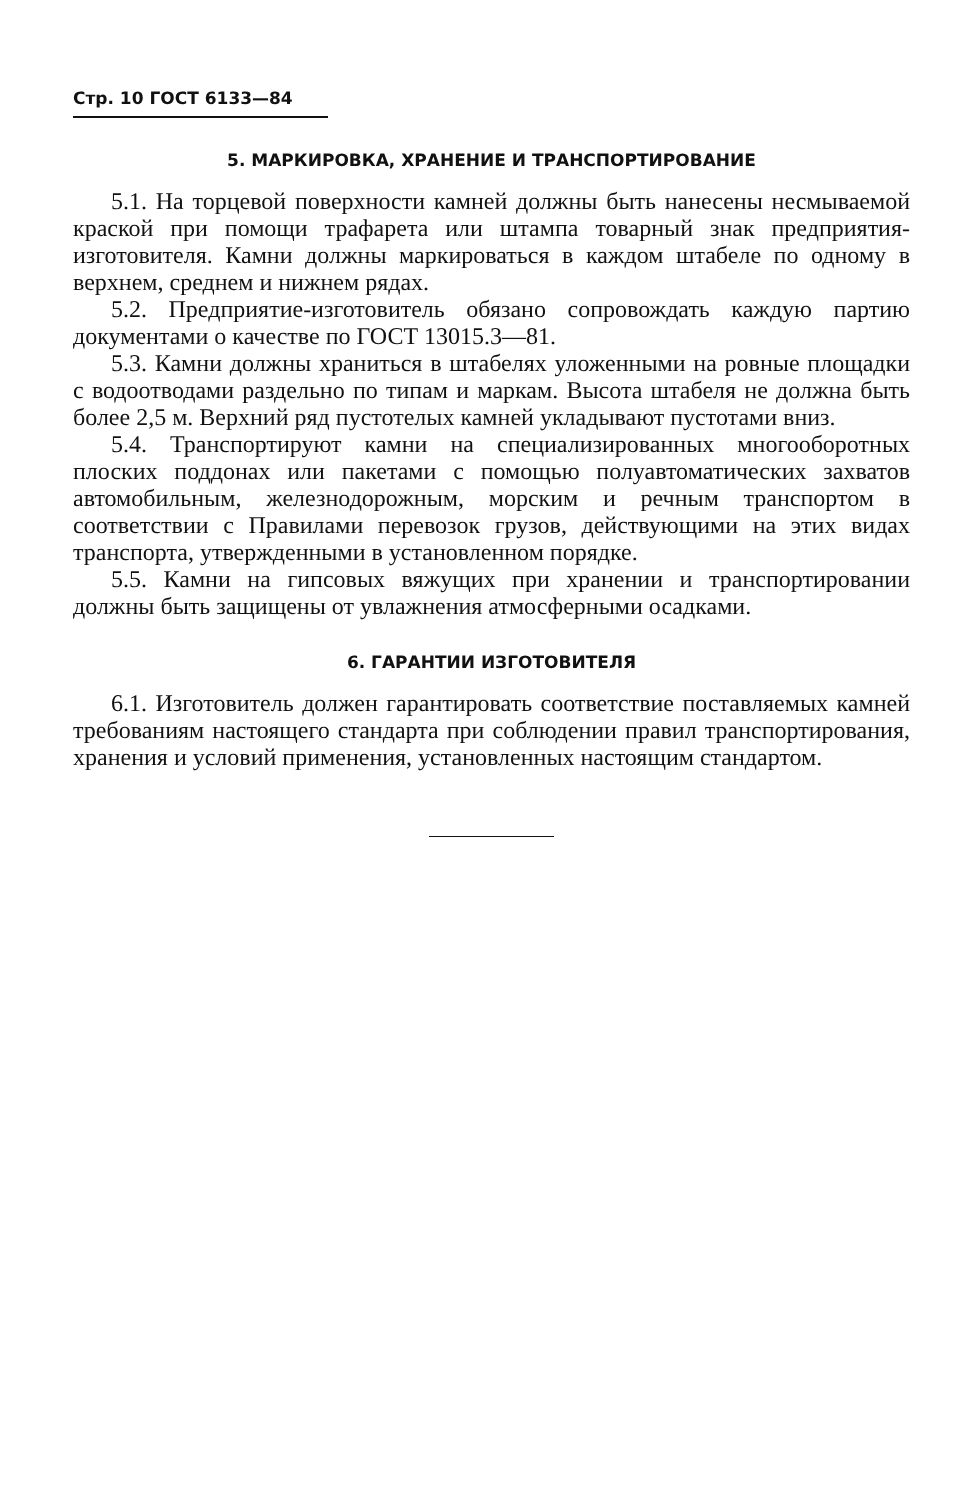Стр. 10 ГОСТ 6133—84
5. МАРКИРОВКА, ХРАНЕНИЕ И ТРАНСПОРТИРОВАНИЕ
5.1. На торцевой поверхности камней должны быть нанесены несмываемой краской при помощи трафарета или штампа товарный знак предприятия-изготовителя. Камни должны маркироваться в каждом штабеле по одному в верхнем, среднем и нижнем рядах.
5.2. Предприятие-изготовитель обязано сопровождать каждую партию документами о качестве по ГОСТ 13015.3—81.
5.3. Камни должны храниться в штабелях уложенными на ровные площадки с водоотводами раздельно по типам и маркам. Высота штабеля не должна быть более 2,5 м. Верхний ряд пустотелых камней укладывают пустотами вниз.
5.4. Транспортируют камни на специализированных многооборотных плоских поддонах или пакетами с помощью полуавтоматических захватов автомобильным, железнодорожным, морским и речным транспортом в соответствии с Правилами перевозок грузов, действующими на этих видах транспорта, утвержденными в установленном порядке.
5.5. Камни на гипсовых вяжущих при хранении и транспортировании должны быть защищены от увлажнения атмосферными осадками.
6. ГАРАНТИИ ИЗГОТОВИТЕЛЯ
6.1. Изготовитель должен гарантировать соответствие поставляемых камней требованиям настоящего стандарта при соблюдении правил транспортирования, хранения и условий применения, установленных настоящим стандартом.